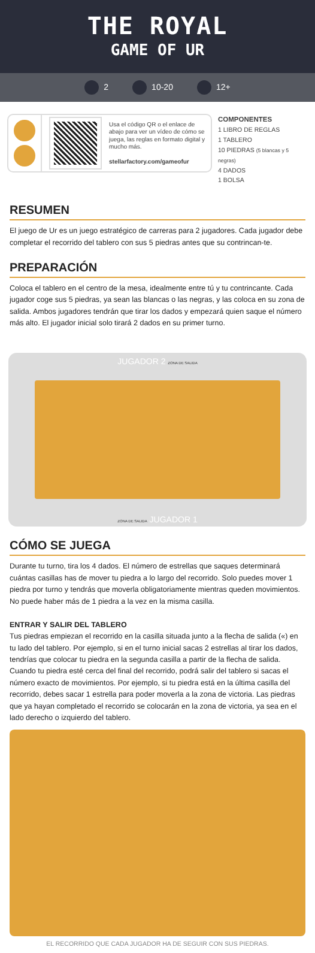THE ROYAL
GAME OF UR
2 10-20 12+
Usa el código QR o el enlace de abajo para ver un vídeo de cómo se juega, las reglas en formato digital y mucho más.
stellarfactory.com/gameofur
COMPONENTES
1 LIBRO DE REGLAS
1 TABLERO
10 PIEDRAS (5 blancas y 5 negras)
4 DADOS
1 BOLSA
RESUMEN
El juego de Ur es un juego estratégico de carreras para 2 jugadores. Cada jugador debe completar el recorrido del tablero con sus 5 piedras antes que su contrincan-te.
PREPARACIÓN
Coloca el tablero en el centro de la mesa, idealmente entre tú y tu contrincante. Cada jugador coge sus 5 piedras, ya sean las blancas o las negras, y las coloca en su zona de salida. Ambos jugadores tendrán que tirar los dados y empezará quien saque el número más alto. El jugador inicial solo tirará 2 dados en su primer turno.
JUGADOR 2 ZONA DE SALIDA
ZONA DE SALIDA JUGADOR 1
CÓMO SE JUEGA
Durante tu turno, tira los 4 dados. El número de estrellas que saques determinará cuántas casillas has de mover tu piedra a lo largo del recorrido. Solo puedes mover 1 piedra por turno y tendrás que moverla obligatoriamente mientras queden movimientos. No puede haber más de 1 piedra a la vez en la misma casilla.
ENTRAR Y SALIR DEL TABLERO
Tus piedras empiezan el recorrido en la casilla situada junto a la flecha de salida («) en tu lado del tablero. Por ejemplo, si en el turno inicial sacas 2 estrellas al tirar los dados, tendrías que colocar tu piedra en la segunda casilla a partir de la flecha de salida. Cuando tu piedra esté cerca del final del recorrido, podrá salir del tablero si sacas el número exacto de movimientos. Por ejemplo, si tu piedra está en la última casilla del recorrido, debes sacar 1 estrella para poder moverla a la zona de victoria. Las piedras que ya hayan completado el recorrido se colocarán en la zona de victoria, ya sea en el lado derecho o izquierdo del tablero.
EL RECORRIDO QUE CADA JUGADOR HA DE SEGUIR CON SUS PIEDRAS.